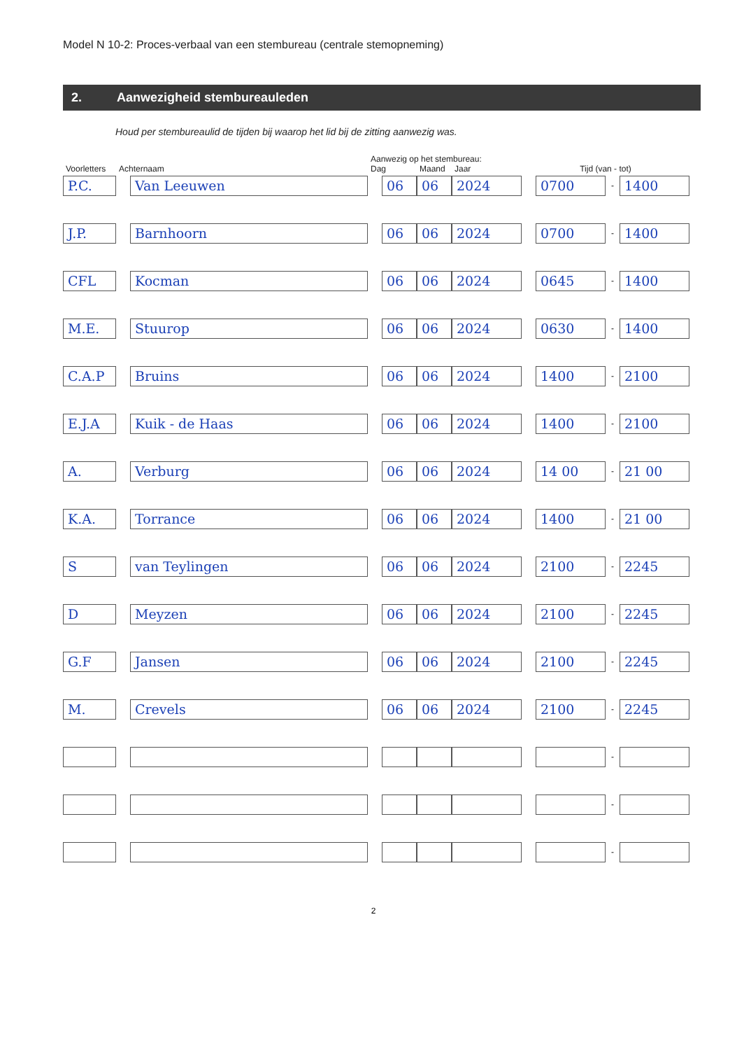Model N 10-2: Proces-verbaal van een stembureau (centrale stemopneming)
2. Aanwezigheid stembureauleden
Houd per stembureaulid de tijden bij waarop het lid bij de zitting aanwezig was.
| | | Aanwezig op het stembureau: | | | | | |
| --- | --- | --- | --- | --- | --- | --- | --- |
| Voorletters | Achternaam | Dag | Maand | Jaar | Tijd (van - tot) | | |
| P.C. | Van Leeuwen | 06 | 06 | 2024 | 0700 | - | 1400 |
| J.P. | Barnhoorn | 06 | 06 | 2024 | 0700 | - | 1400 |
| CFL | Kocman | 06 | 06 | 2024 | 0645 | - | 1400 |
| M.E. | Stuurop | 06 | 06 | 2024 | 0630 | - | 1400 |
| C.A.P | Bruins | 06 | 06 | 2024 | 1400 | - | 2100 |
| E.J.A | Kuik - de Haas | 06 | 06 | 2024 | 1400 | - | 2100 |
| A. | Verburg | 06 | 06 | 2024 | 14 00 | - | 21 00 |
| K.A. | Torrance | 06 | 06 | 2024 | 1400 | - | 21 00 |
| S | van Teylingen | 06 | 06 | 2024 | 2100 | - | 2245 |
| D | Meyzen | 06 | 06 | 2024 | 2100 | - | 2245 |
| G.F | Jansen | 06 | 06 | 2024 | 2100 | - | 2245 |
| M. | Crevels | 06 | 06 | 2024 | 2100 | - | 2245 |
| | | | | | | - | |
| | | | | | | - | |
| | | | | | | - | |
2